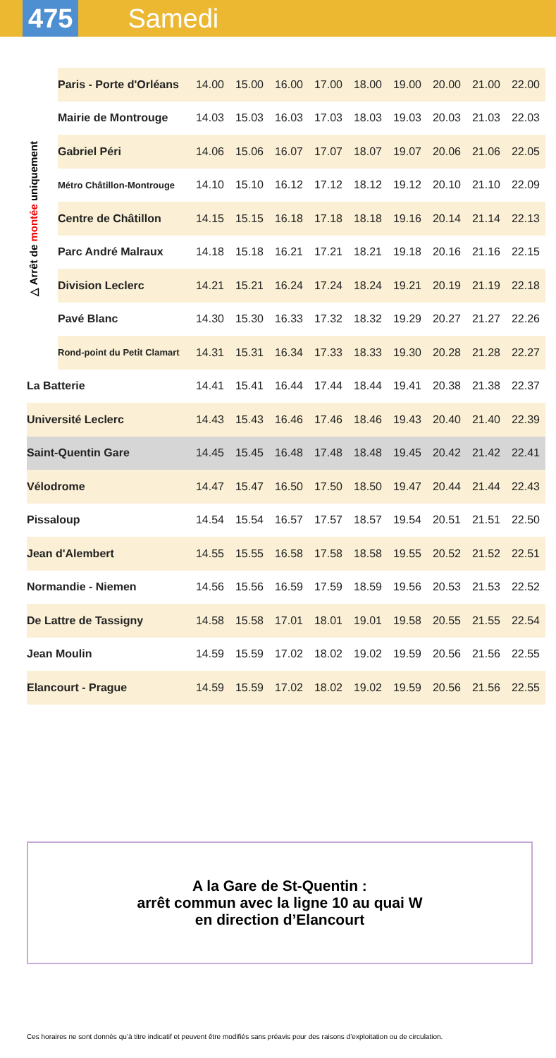475
Samedi
△ Arrêt de montée uniquement
| | Paris - Porte d'Orléans | 14.00 | 15.00 | 16.00 | 17.00 | 18.00 | 19.00 | 20.00 | 21.00 | 22.00 |
| | Mairie de Montrouge | 14.03 | 15.03 | 16.03 | 17.03 | 18.03 | 19.03 | 20.03 | 21.03 | 22.03 |
| | Gabriel Péri | 14.06 | 15.06 | 16.07 | 17.07 | 18.07 | 19.07 | 20.06 | 21.06 | 22.05 |
| | Métro Châtillon-Montrouge | 14.10 | 15.10 | 16.12 | 17.12 | 18.12 | 19.12 | 20.10 | 21.10 | 22.09 |
| | Centre de Châtillon | 14.15 | 15.15 | 16.18 | 17.18 | 18.18 | 19.16 | 20.14 | 21.14 | 22.13 |
| | Parc André Malraux | 14.18 | 15.18 | 16.21 | 17.21 | 18.21 | 19.18 | 20.16 | 21.16 | 22.15 |
| | Division Leclerc | 14.21 | 15.21 | 16.24 | 17.24 | 18.24 | 19.21 | 20.19 | 21.19 | 22.18 |
| | Pavé Blanc | 14.30 | 15.30 | 16.33 | 17.32 | 18.32 | 19.29 | 20.27 | 21.27 | 22.26 |
| | Rond-point du Petit Clamart | 14.31 | 15.31 | 16.34 | 17.33 | 18.33 | 19.30 | 20.28 | 21.28 | 22.27 |
| La Batterie | | 14.41 | 15.41 | 16.44 | 17.44 | 18.44 | 19.41 | 20.38 | 21.38 | 22.37 |
| Université Leclerc | | 14.43 | 15.43 | 16.46 | 17.46 | 18.46 | 19.43 | 20.40 | 21.40 | 22.39 |
| Saint-Quentin Gare | | 14.45 | 15.45 | 16.48 | 17.48 | 18.48 | 19.45 | 20.42 | 21.42 | 22.41 |
| Vélodrome | | 14.47 | 15.47 | 16.50 | 17.50 | 18.50 | 19.47 | 20.44 | 21.44 | 22.43 |
| Pissaloup | | 14.54 | 15.54 | 16.57 | 17.57 | 18.57 | 19.54 | 20.51 | 21.51 | 22.50 |
| Jean d'Alembert | | 14.55 | 15.55 | 16.58 | 17.58 | 18.58 | 19.55 | 20.52 | 21.52 | 22.51 |
| Normandie - Niemen | | 14.56 | 15.56 | 16.59 | 17.59 | 18.59 | 19.56 | 20.53 | 21.53 | 22.52 |
| De Lattre de Tassigny | | 14.58 | 15.58 | 17.01 | 18.01 | 19.01 | 19.58 | 20.55 | 21.55 | 22.54 |
| Jean Moulin | | 14.59 | 15.59 | 17.02 | 18.02 | 19.02 | 19.59 | 20.56 | 21.56 | 22.55 |
| Elancourt - Prague | | 14.59 | 15.59 | 17.02 | 18.02 | 19.02 | 19.59 | 20.56 | 21.56 | 22.55 |
A la Gare de St-Quentin :
arrêt commun avec la ligne 10 au quai W
en direction d’Elancourt
Ces horaires ne sont donnés qu’à titre indicatif et peuvent être modifiés sans préavis pour des raisons d’exploitation ou de circulation.